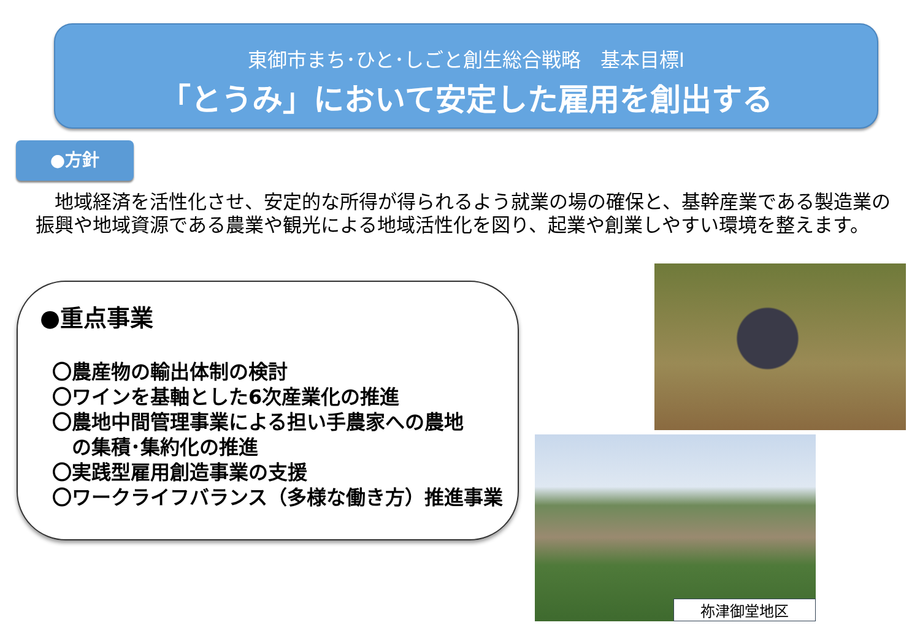東御市まち･ひと･しごと創生総合戦略　基本目標Ⅰ
「とうみ」において安定した雇用を創出する
●方針
　地域経済を活性化させ、安定的な所得が得られるよう就業の場の確保と、基幹産業である製造業の振興や地域資源である農業や観光による地域活性化を図り、起業や創業しやすい環境を整えます。
●重点事業
〇農産物の輸出体制の検討
〇ワインを基軸とした6次産業化の推進
〇農地中間管理事業による担い手農家への農地
　の集積･集約化の推進
〇実践型雇用創造事業の支援
〇ワークライフバランス（多様な働き方）推進事業
祢津御堂地区